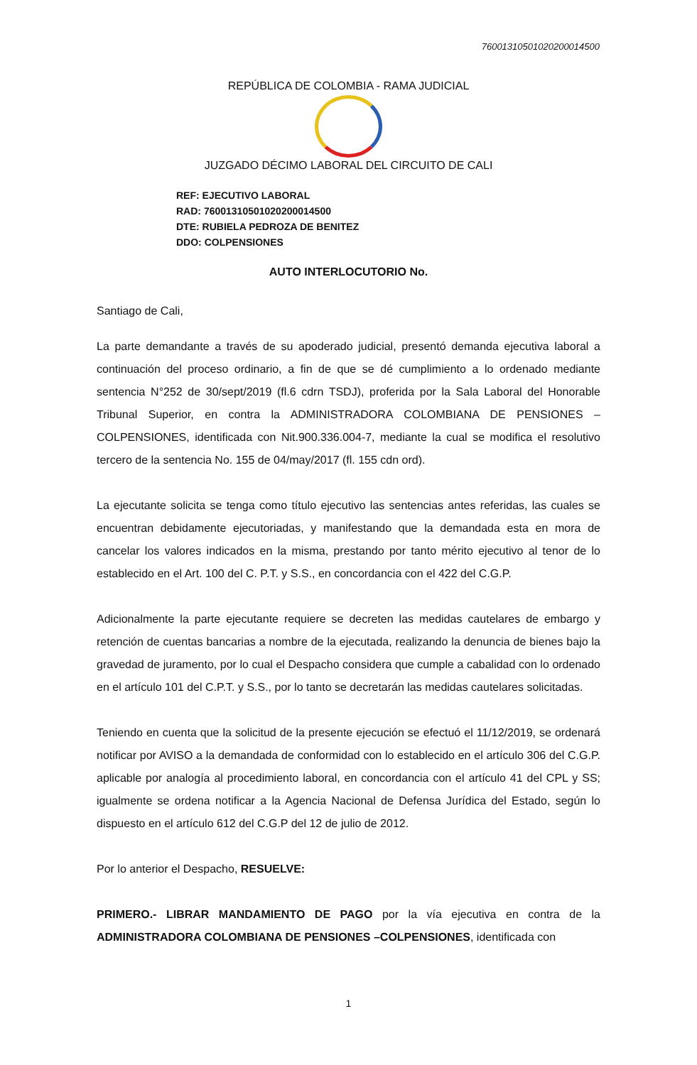76001310501020200014500
REPÚBLICA DE COLOMBIA - RAMA JUDICIAL
JUZGADO DÉCIMO LABORAL DEL CIRCUITO DE CALI
REF: EJECUTIVO LABORAL
RAD: 76001310501020200014500
DTE: RUBIELA PEDROZA DE BENITEZ
DDO: COLPENSIONES
AUTO INTERLOCUTORIO No.
Santiago de Cali,
La parte demandante a través de su apoderado judicial, presentó demanda ejecutiva laboral a continuación del proceso ordinario, a fin de que se dé cumplimiento a lo ordenado mediante sentencia N°252 de 30/sept/2019 (fl.6 cdrn TSDJ), proferida por la Sala Laboral del Honorable Tribunal Superior, en contra la ADMINISTRADORA COLOMBIANA DE PENSIONES – COLPENSIONES, identificada con Nit.900.336.004-7, mediante la cual se modifica el resolutivo tercero de la sentencia No. 155 de 04/may/2017 (fl. 155 cdn ord).
La ejecutante solicita se tenga como título ejecutivo las sentencias antes referidas, las cuales se encuentran debidamente ejecutoriadas, y manifestando que la demandada esta en mora de cancelar los valores indicados en la misma, prestando por tanto mérito ejecutivo al tenor de lo establecido en el Art. 100 del C. P.T. y S.S., en concordancia con el 422 del C.G.P.
Adicionalmente la parte ejecutante requiere se decreten las medidas cautelares de embargo y retención de cuentas bancarias a nombre de la ejecutada, realizando la denuncia de bienes bajo la gravedad de juramento, por lo cual el Despacho considera que cumple a cabalidad con lo ordenado en el artículo 101 del C.P.T. y S.S., por lo tanto se decretarán las medidas cautelares solicitadas.
Teniendo en cuenta que la solicitud de la presente ejecución se efectuó el 11/12/2019, se ordenará notificar por AVISO a la demandada de conformidad con lo establecido en el artículo 306 del C.G.P. aplicable por analogía al procedimiento laboral, en concordancia con el artículo 41 del CPL y SS; igualmente se ordena notificar a la Agencia Nacional de Defensa Jurídica del Estado, según lo dispuesto en el artículo 612 del C.G.P del 12 de julio de 2012.
Por lo anterior el Despacho, RESUELVE:
PRIMERO.- LIBRAR MANDAMIENTO DE PAGO por la vía ejecutiva en contra de la ADMINISTRADORA COLOMBIANA DE PENSIONES –COLPENSIONES, identificada con
1